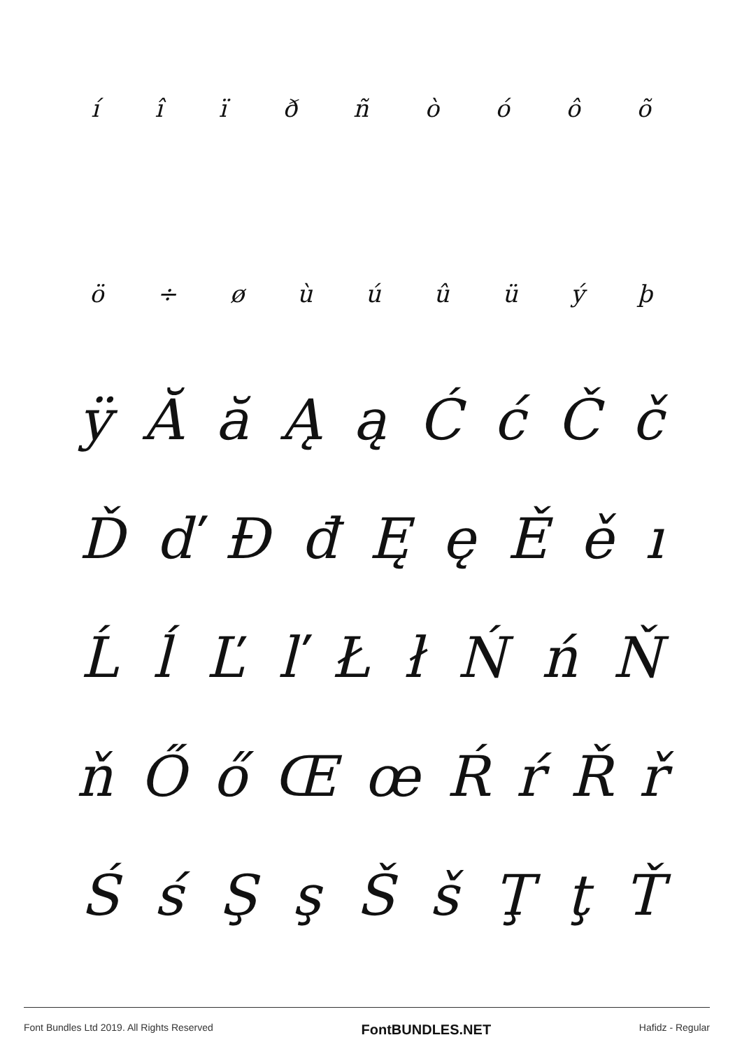íîïðñòóôõ
ö ÷ øùúûüýþ
ÿĂăĄąĆćČč
ĎďĐđĘęĚěı
ĹĺĽľŁłŃńŇ
ňŐőŒœŔŕŘř
ŚśŞşŠšŢţŤ
Font Bundles Ltd 2019. All Rights Reserved FontBUNDLES.NET Hafidz - Regular